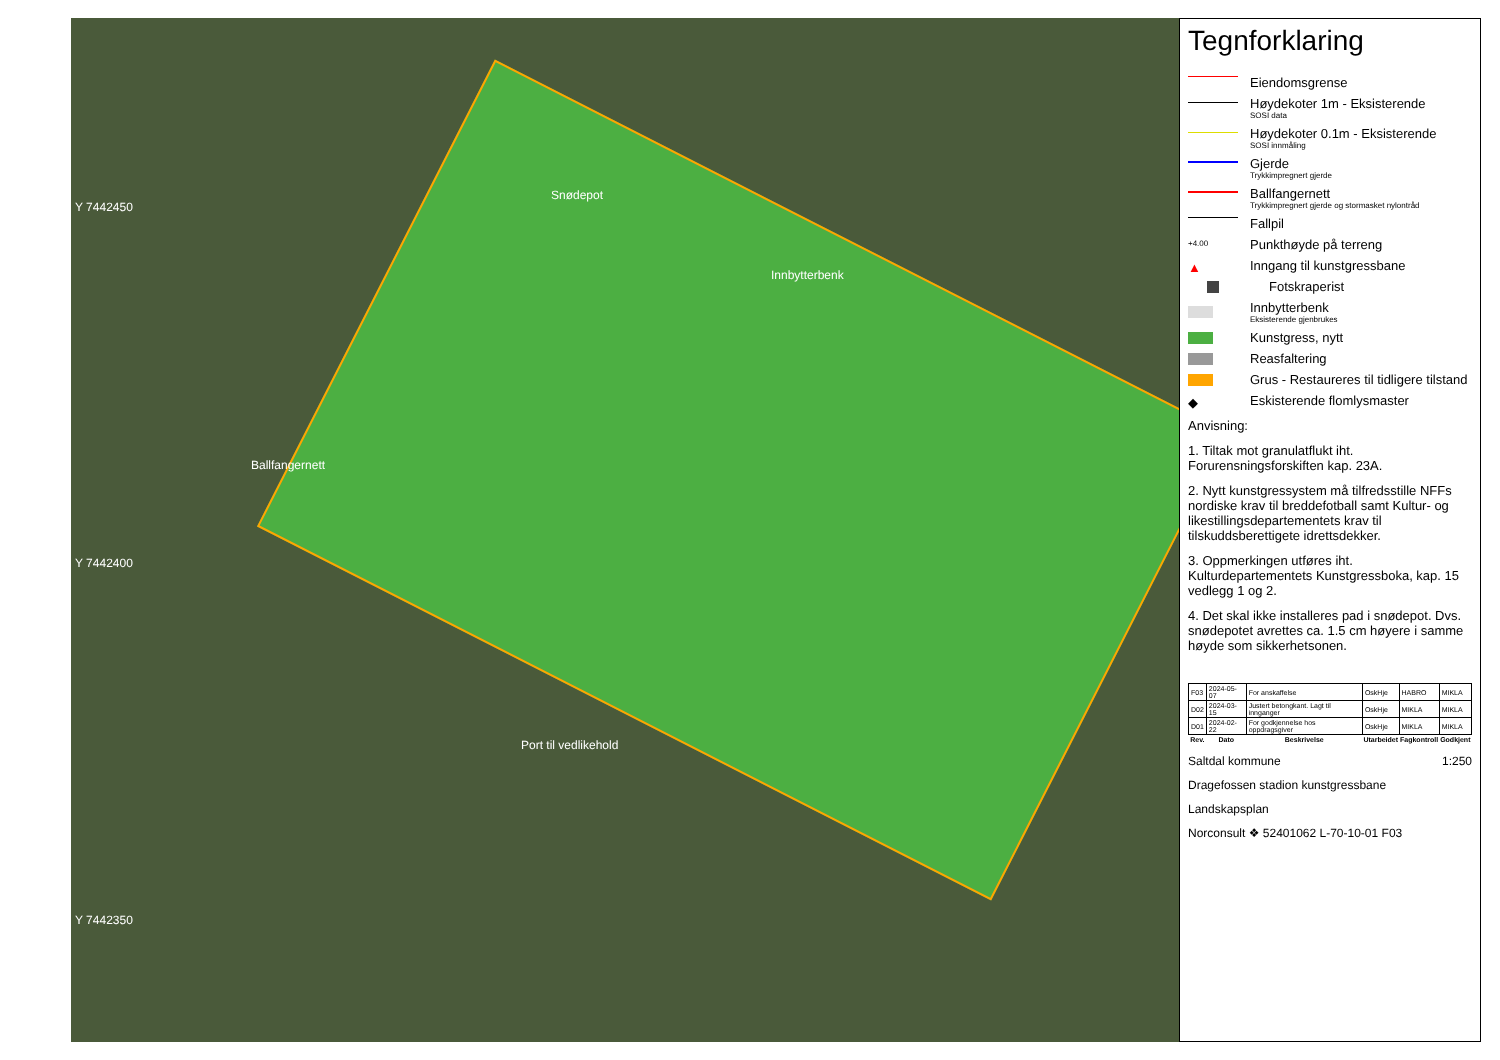Y 7442450
Y 7442400
Y 7442350
Innbytterbenk
Snødepot
Port til vedlikehold
Ballfangernett
Tegnforklaring
Eiendomsgrense
Høydekoter 1m - Eksisterende
SOSI data
Høydekoter 0.1m - Eksisterende
SOSI innmåling
Gjerde
Trykkimpregnert gjerde
Ballfangernett
Trykkimpregnert gjerde og stormasket nylontråd
Fallpil
+4.00
Punkthøyde på terreng
▲
Inngang til kunstgressbane
Fotskraperist
Innbytterbenk
Eksisterende gjenbrukes
Kunstgress, nytt
Reasfaltering
Grus - Restaureres til tidligere tilstand
◆
Eskisterende flomlysmaster
Anvisning:
1. Tiltak mot granulatflukt iht. Forurensningsforskiften kap. 23A.
2. Nytt kunstgressystem må tilfredsstille NFFs nordiske krav til breddefotball samt Kultur- og likestillingsdepartementets krav til tilskuddsberettigete idrettsdekker.
3. Oppmerkingen utføres iht. Kulturdepartementets Kunstgressboka, kap. 15 vedlegg 1 og 2.
4. Det skal ikke installeres pad i snødepot. Dvs. snødepotet avrettes ca. 1.5 cm høyere i samme høyde som sikkerhetsonen.
| F03 | 2024-05-07 | For anskaffelse | OskHje | HABRO | MIKLA |
| D02 | 2024-03-15 | Justert betongkant. Lagt til innganger | OskHje | MIKLA | MIKLA |
| D01 | 2024-02-22 | For godkjennelse hos oppdragsgiver | OskHje | MIKLA | MIKLA |
| Rev. | Dato | Beskrivelse | Utarbeidet | Fagkontroll | Godkjent |
Saltdal kommune 1:250
Dragefossen stadion kunstgressbane
Landskapsplan
Norconsult ❖ 52401062 L-70-10-01 F03